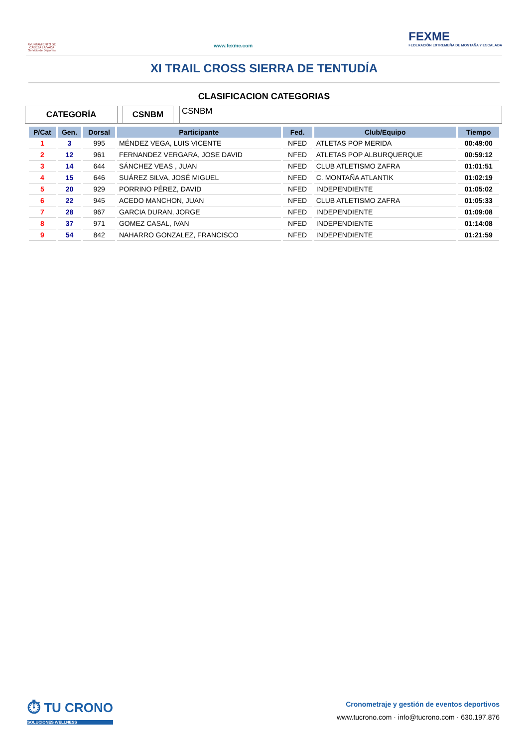AYUNTAMIENTO DE CABEZA LA VACA Servicio de Deportes
www.fexme.com
FEXME
FEDERACIÓN EXTREMEÑA DE MONTAÑA Y ESCALADA
XI TRAIL CROSS SIERRA DE TENTUDÍA
CLASIFICACION CATEGORIAS
CATEGORÍA CSNBM
CSNBM
| P/Cat | Gen. | Dorsal | Participante | Fed. | Club/Equipo | Tiempo |
| --- | --- | --- | --- | --- | --- | --- |
| 1 | 3 | 995 | MÉNDEZ VEGA, LUIS VICENTE | NFED | ATLETAS POP MERIDA | 00:49:00 |
| 2 | 12 | 961 | FERNANDEZ VERGARA, JOSE DAVID | NFED | ATLETAS POP ALBURQUERQUE | 00:59:12 |
| 3 | 14 | 644 | SÁNCHEZ VEAS , JUAN | NFED | CLUB ATLETISMO ZAFRA | 01:01:51 |
| 4 | 15 | 646 | SUÁREZ SILVA, JOSÉ MIGUEL | NFED | C. MONTAÑA ATLANTIK | 01:02:19 |
| 5 | 20 | 929 | PORRINO PÉREZ, DAVID | NFED | INDEPENDIENTE | 01:05:02 |
| 6 | 22 | 945 | ACEDO MANCHON, JUAN | NFED | CLUB ATLETISMO ZAFRA | 01:05:33 |
| 7 | 28 | 967 | GARCIA DURAN, JORGE | NFED | INDEPENDIENTE | 01:09:08 |
| 8 | 37 | 971 | GOMEZ CASAL, IVAN | NFED | INDEPENDIENTE | 01:14:08 |
| 9 | 54 | 842 | NAHARRO GONZALEZ, FRANCISCO | NFED | INDEPENDIENTE | 01:21:59 |
⏱ TU CRONO
SOLUCIONES WELLNESS
Cronometraje y gestión de eventos deportivos
www.tucrono.com · info@tucrono.com · 630.197.876